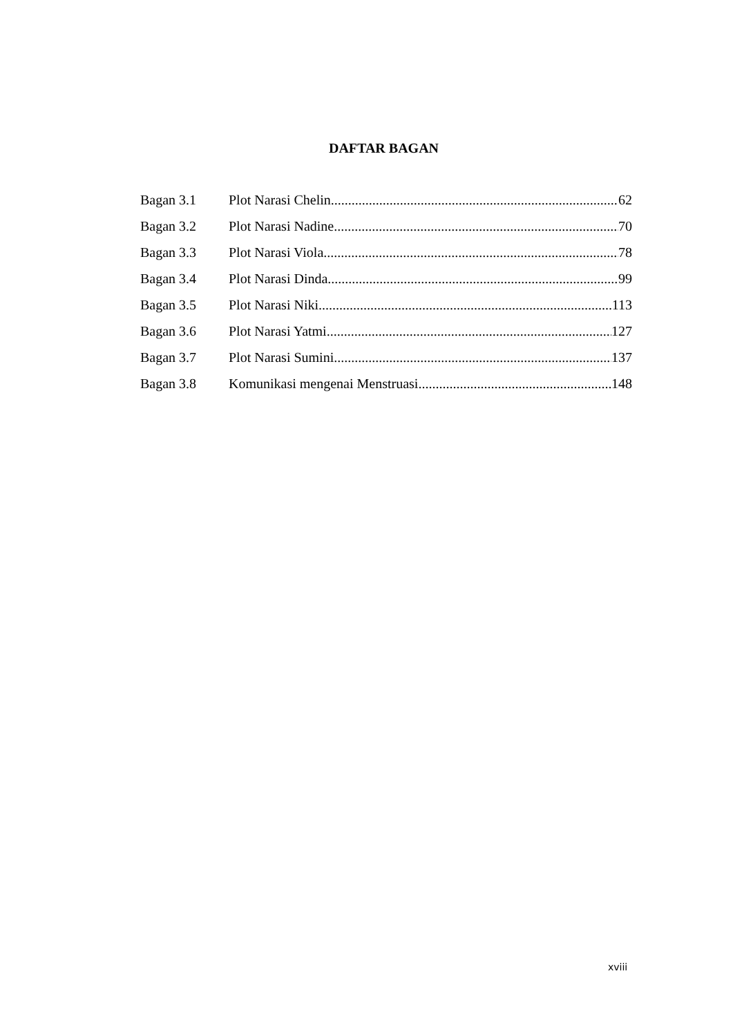DAFTAR BAGAN
Bagan 3.1 Plot Narasi Chelin 62
Bagan 3.2 Plot Narasi Nadine 70
Bagan 3.3 Plot Narasi Viola 78
Bagan 3.4 Plot Narasi Dinda 99
Bagan 3.5 Plot Narasi Niki 113
Bagan 3.6 Plot Narasi Yatmi 127
Bagan 3.7 Plot Narasi Sumini 137
Bagan 3.8 Komunikasi mengenai Menstruasi 148
xviii